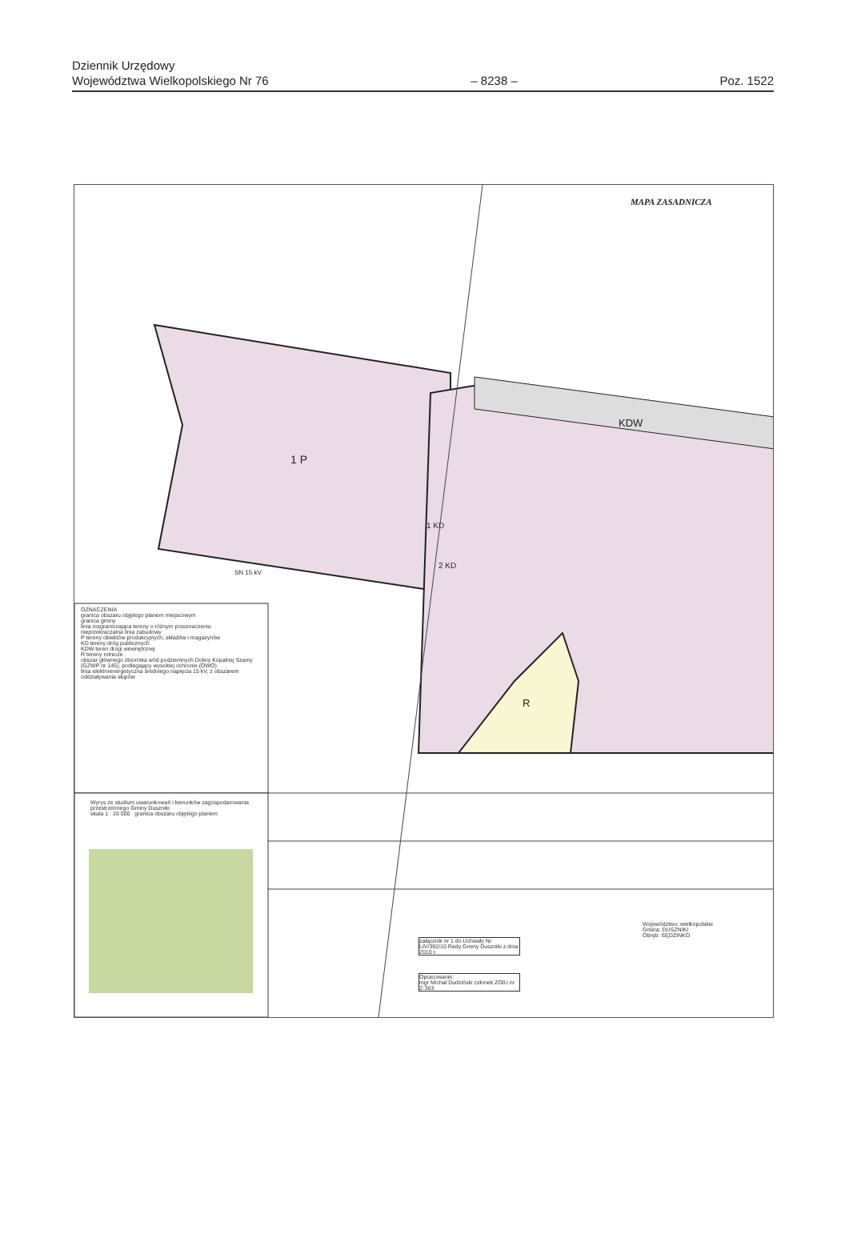Dziennik Urzędowy
Województwa Wielkopolskiego Nr 76
– 8238 –
Poz. 1522
MAPA ZASADNICZA
1 P
KDW
R
1 KD
2 KD
SN 15 kV
OZNACZENIA
granica obszaru objętego planem miejscowym
granica gminy
linia rozgraniczająca tereny o różnym przeznaczeniu
nieprzekraczalna linia zabudowy
P tereny obiektów produkcyjnych, składów i magazynów
KD tereny dróg publicznych
KDW teren drogi wewnętrznej
R tereny rolnicze
obszar głównego zbiornika wód podziemnych Doliny Kopalnej Szamy (GZWP nr 145), podlegający wysokiej ochronie (OWO)
linia elektroenergetyczna średniego napięcia 15 kV, z obszarem oddziaływania słupów
Wyrys ze studium uwarunkowań i kierunków zagospodarowania przestrzennego Gminy Duszniki
skala 1 : 20 000 granica obszaru objętego planem
załącznik nr 1 do Uchwały Nr LIV/392/10 Rady Gminy Duszniki z dnia 2010 r.
Opracowanie:
mgr Michał Dudziński członek ZOIU nr Z-363
Województwo: wielkopolskie
Gmina: DUSZNIKI
Obręb: SĘDZINKO